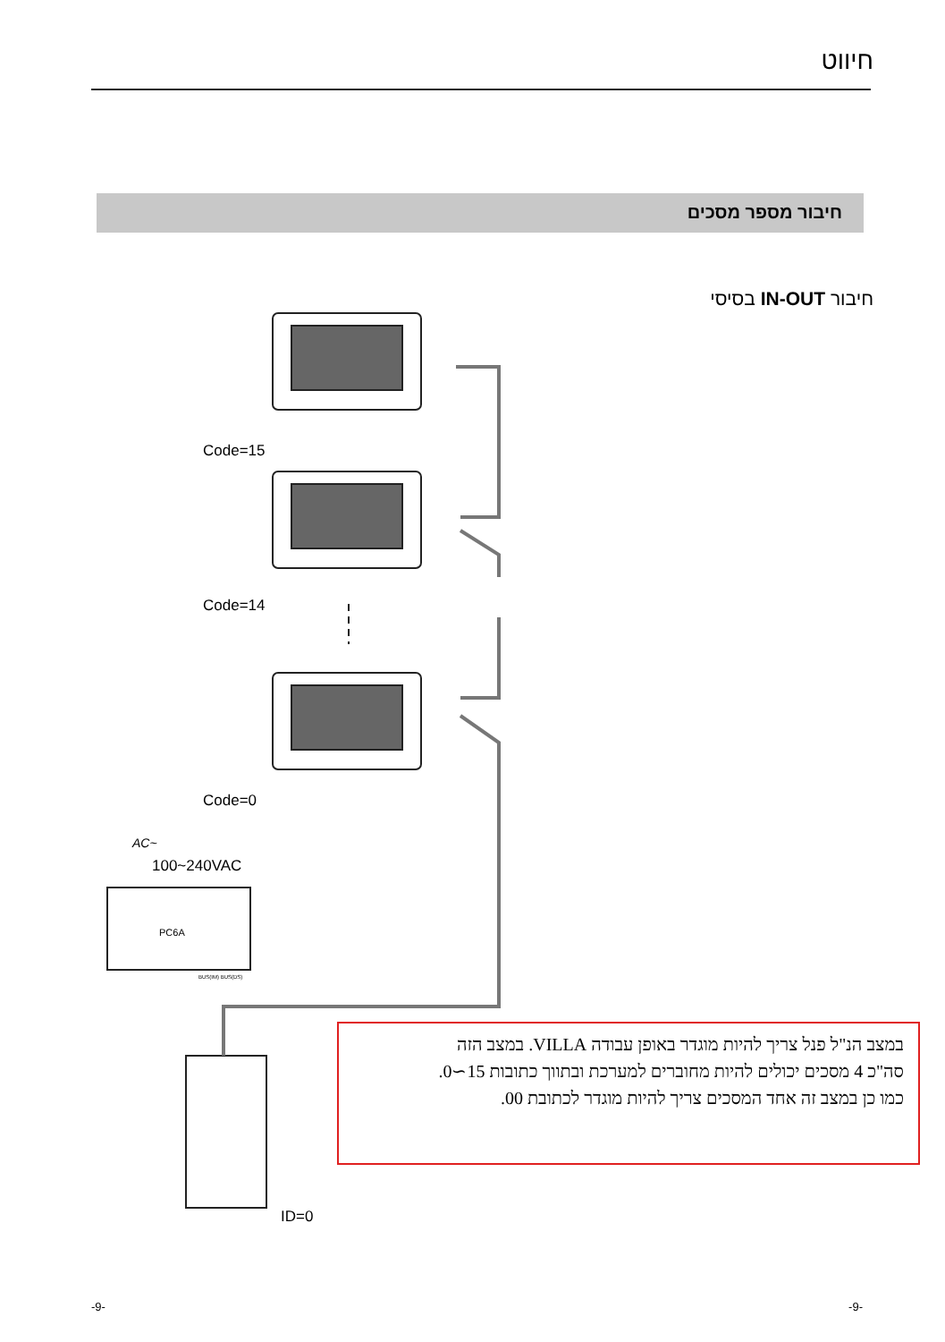חיווט
חיבור מספר מסכים
חיבור IN-OUT בסיסי
Code=15
Code=14
Code=0
AC~
100~240VAC
PC6A
BUS(IM) BUS(DS)
ID=0
במצב הנ"ל פנל צריך להיות מוגדר באופן עבודה VILLA. במצב הזה
סה"כ 4 מסכים יכולים להיות מחוברים למערכת ובתווך כתובות 15∼0.
כמו כן במצב זה אחד המסכים צריך להיות מוגדר לכתובת 00.
-9- -9-